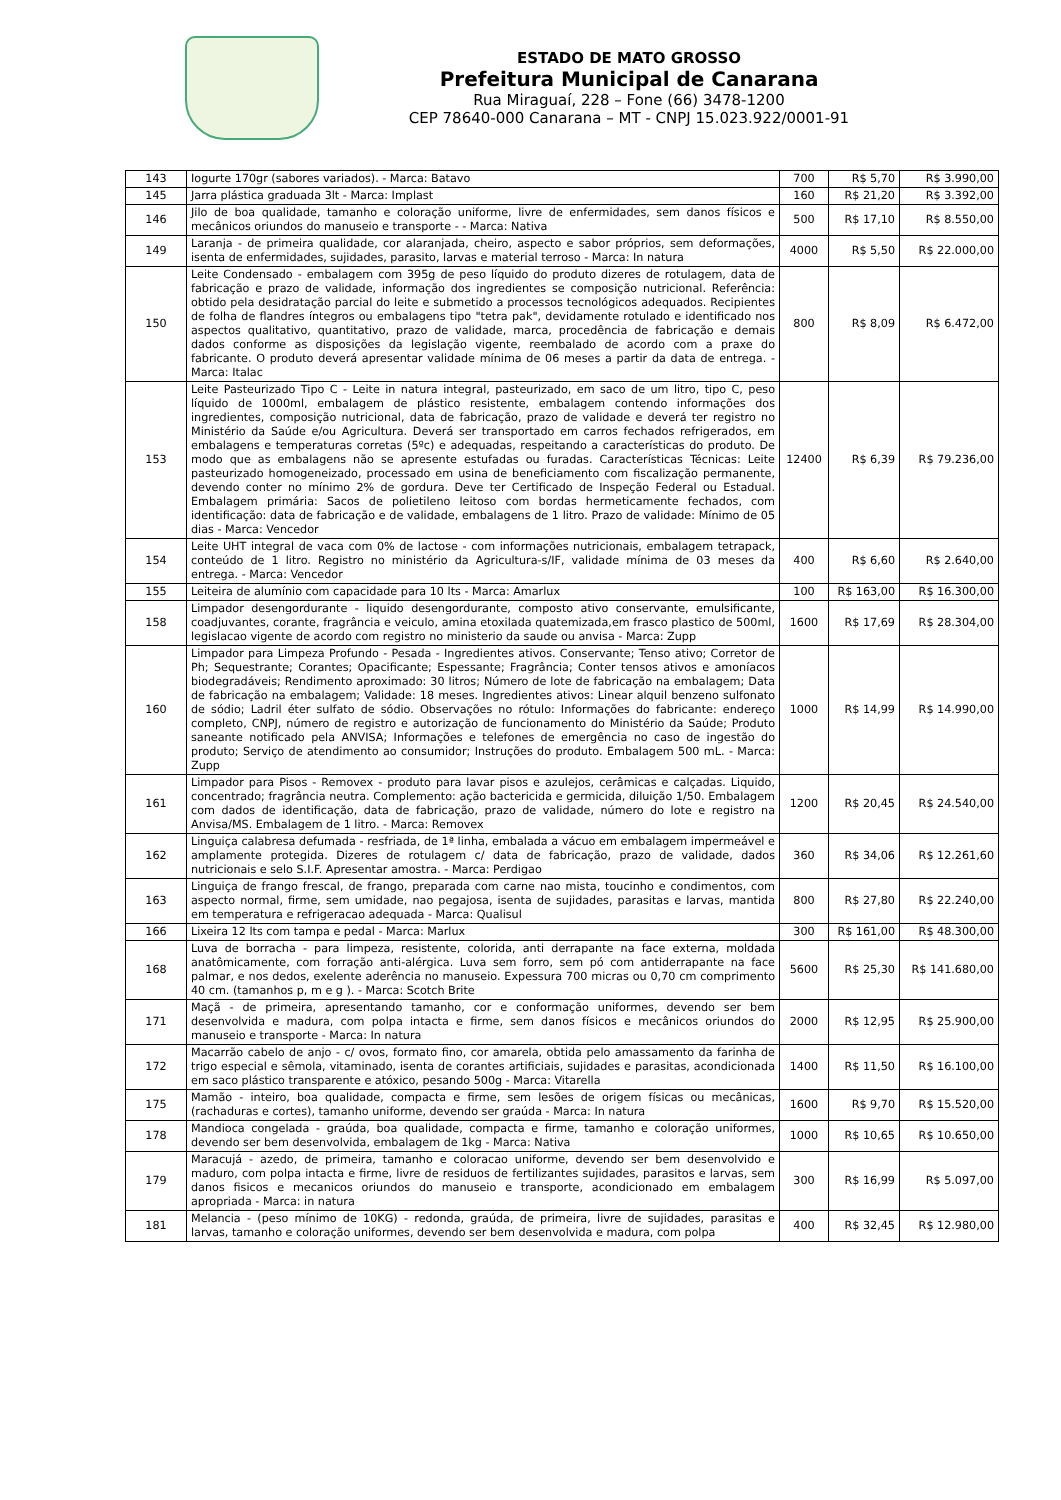ESTADO DE MATO GROSSO
Prefeitura Municipal de Canarana
Rua Miraguaí, 228 – Fone (66) 3478-1200
CEP 78640-000 Canarana – MT - CNPJ 15.023.922/0001-91
| 143 | Iogurte 170gr (sabores variados). - Marca: Batavo | 700 | R$ 5,70 | R$ 3.990,00 |
| 145 | Jarra plástica graduada 3lt - Marca: Implast | 160 | R$ 21,20 | R$ 3.392,00 |
| 146 | Jilo de boa qualidade, tamanho e coloração uniforme, livre de enfermidades, sem danos físicos e mecânicos oriundos do manuseio e transporte - - Marca: Nativa | 500 | R$ 17,10 | R$ 8.550,00 |
| 149 | Laranja - de primeira qualidade, cor alaranjada, cheiro, aspecto e sabor próprios, sem deformações, isenta de enfermidades, sujidades, parasito, larvas e material terroso - Marca: In natura | 4000 | R$ 5,50 | R$ 22.000,00 |
| 150 | Leite Condensado - embalagem com 395g de peso líquido do produto dizeres de rotulagem, data de fabricação e prazo de validade, informação dos ingredientes se composição nutricional. Referência: obtido pela desidratação parcial do leite e submetido a processos tecnológicos adequados. Recipientes de folha de flandres íntegros ou embalagens tipo "tetra pak", devidamente rotulado e identificado nos aspectos qualitativo, quantitativo, prazo de validade, marca, procedência de fabricação e demais dados conforme as disposições da legislação vigente, reembalado de acordo com a praxe do fabricante. O produto deverá apresentar validade mínima de 06 meses a partir da data de entrega. - Marca: Italac | 800 | R$ 8,09 | R$ 6.472,00 |
| 153 | Leite Pasteurizado Tipo C - Leite in natura integral, pasteurizado, em saco de um litro, tipo C, peso líquido de 1000ml, embalagem de plástico resistente, embalagem contendo informações dos ingredientes, composição nutricional, data de fabricação, prazo de validade e deverá ter registro no Ministério da Saúde e/ou Agricultura. Deverá ser transportado em carros fechados refrigerados, em embalagens e temperaturas corretas (5ºc) e adequadas, respeitando a características do produto. De modo que as embalagens não se apresente estufadas ou furadas. Características Técnicas: Leite pasteurizado homogeneizado, processado em usina de beneficiamento com fiscalização permanente, devendo conter no mínimo 2% de gordura. Deve ter Certificado de Inspeção Federal ou Estadual. Embalagem primária: Sacos de polietileno leitoso com bordas hermeticamente fechados, com identificação: data de fabricação e de validade, embalagens de 1 litro. Prazo de validade: Mínimo de 05 dias - Marca: Vencedor | 12400 | R$ 6,39 | R$ 79.236,00 |
| 154 | Leite UHT integral de vaca com 0% de lactose - com informações nutricionais, embalagem tetrapack, conteúdo de 1 litro. Registro no ministério da Agricultura-s/IF, validade mínima de 03 meses da entrega. - Marca: Vencedor | 400 | R$ 6,60 | R$ 2.640,00 |
| 155 | Leiteira de alumínio com capacidade para 10 lts - Marca: Amarlux | 100 | R$ 163,00 | R$ 16.300,00 |
| 158 | Limpador desengordurante - liquido desengordurante, composto ativo conservante, emulsificante, coadjuvantes, corante, fragrância e veiculo, amina etoxilada quatemizada,em frasco plastico de 500ml, legislacao vigente de acordo com registro no ministerio da saude ou anvisa - Marca: Zupp | 1600 | R$ 17,69 | R$ 28.304,00 |
| 160 | Limpador para Limpeza Profundo - Pesada - Ingredientes ativos. Conservante; Tenso ativo; Corretor de Ph; Sequestrante; Corantes; Opacificante; Espessante; Fragrância; Conter tensos ativos e amoníacos biodegradáveis; Rendimento aproximado: 30 litros; Número de lote de fabricação na embalagem; Data de fabricação na embalagem; Validade: 18 meses. Ingredientes ativos: Linear alquil benzeno sulfonato de sódio; Ladril éter sulfato de sódio. Observações no rótulo: Informações do fabricante: endereço completo, CNPJ, número de registro e autorização de funcionamento do Ministério da Saúde; Produto saneante notificado pela ANVISA; Informações e telefones de emergência no caso de ingestão do produto; Serviço de atendimento ao consumidor; Instruções do produto. Embalagem 500 mL. - Marca: Zupp | 1000 | R$ 14,99 | R$ 14.990,00 |
| 161 | Limpador para Pisos - Removex - produto para lavar pisos e azulejos, cerâmicas e calçadas. Liquido, concentrado; fragrância neutra. Complemento: ação bactericida e germicida, diluição 1/50. Embalagem com dados de identificação, data de fabricação, prazo de validade, número do lote e registro na Anvisa/MS. Embalagem de 1 litro. - Marca: Removex | 1200 | R$ 20,45 | R$ 24.540,00 |
| 162 | Linguiça calabresa defumada - resfriada, de 1ª linha, embalada a vácuo em embalagem impermeável e amplamente protegida. Dizeres de rotulagem c/ data de fabricação, prazo de validade, dados nutricionais e selo S.I.F. Apresentar amostra. - Marca: Perdigao | 360 | R$ 34,06 | R$ 12.261,60 |
| 163 | Linguiça de frango frescal, de frango, preparada com carne nao mista, toucinho e condimentos, com aspecto normal, firme, sem umidade, nao pegajosa, isenta de sujidades, parasitas e larvas, mantida em temperatura e refrigeracao adequada - Marca: Qualisul | 800 | R$ 27,80 | R$ 22.240,00 |
| 166 | Lixeira 12 lts com tampa e pedal - Marca: Marlux | 300 | R$ 161,00 | R$ 48.300,00 |
| 168 | Luva de borracha - para limpeza, resistente, colorida, anti derrapante na face externa, moldada anatômicamente, com forração anti-alérgica. Luva sem forro, sem pó com antiderrapante na face palmar, e nos dedos, exelente aderência no manuseio. Expessura 700 micras ou 0,70 cm comprimento 40 cm. (tamanhos p, m e g ). - Marca: Scotch Brite | 5600 | R$ 25,30 | R$ 141.680,00 |
| 171 | Maçã - de primeira, apresentando tamanho, cor e conformação uniformes, devendo ser bem desenvolvida e madura, com polpa intacta e firme, sem danos físicos e mecânicos oriundos do manuseio e transporte - Marca: In natura | 2000 | R$ 12,95 | R$ 25.900,00 |
| 172 | Macarrão cabelo de anjo - c/ ovos, formato fino, cor amarela, obtida pelo amassamento da farinha de trigo especial e sêmola, vitaminado, isenta de corantes artificiais, sujidades e parasitas, acondicionada em saco plástico transparente e atóxico, pesando 500g - Marca: Vitarella | 1400 | R$ 11,50 | R$ 16.100,00 |
| 175 | Mamão - inteiro, boa qualidade, compacta e firme, sem lesões de origem físicas ou mecânicas,(rachaduras e cortes), tamanho uniforme, devendo ser graúda - Marca: In natura | 1600 | R$ 9,70 | R$ 15.520,00 |
| 178 | Mandioca congelada - graúda, boa qualidade, compacta e firme, tamanho e coloração uniformes, devendo ser bem desenvolvida, embalagem de 1kg - Marca: Nativa | 1000 | R$ 10,65 | R$ 10.650,00 |
| 179 | Maracujá - azedo, de primeira, tamanho e coloracao uniforme, devendo ser bem desenvolvido e maduro, com polpa intacta e firme, livre de residuos de fertilizantes sujidades, parasitos e larvas, sem danos fisicos e mecanicos oriundos do manuseio e transporte, acondicionado em embalagem apropriada - Marca: in natura | 300 | R$ 16,99 | R$ 5.097,00 |
| 181 | Melancia - (peso mínimo de 10KG) - redonda, graúda, de primeira, livre de sujidades, parasitas e larvas, tamanho e coloração uniformes, devendo ser bem desenvolvida e madura, com polpa | 400 | R$ 32,45 | R$ 12.980,00 |